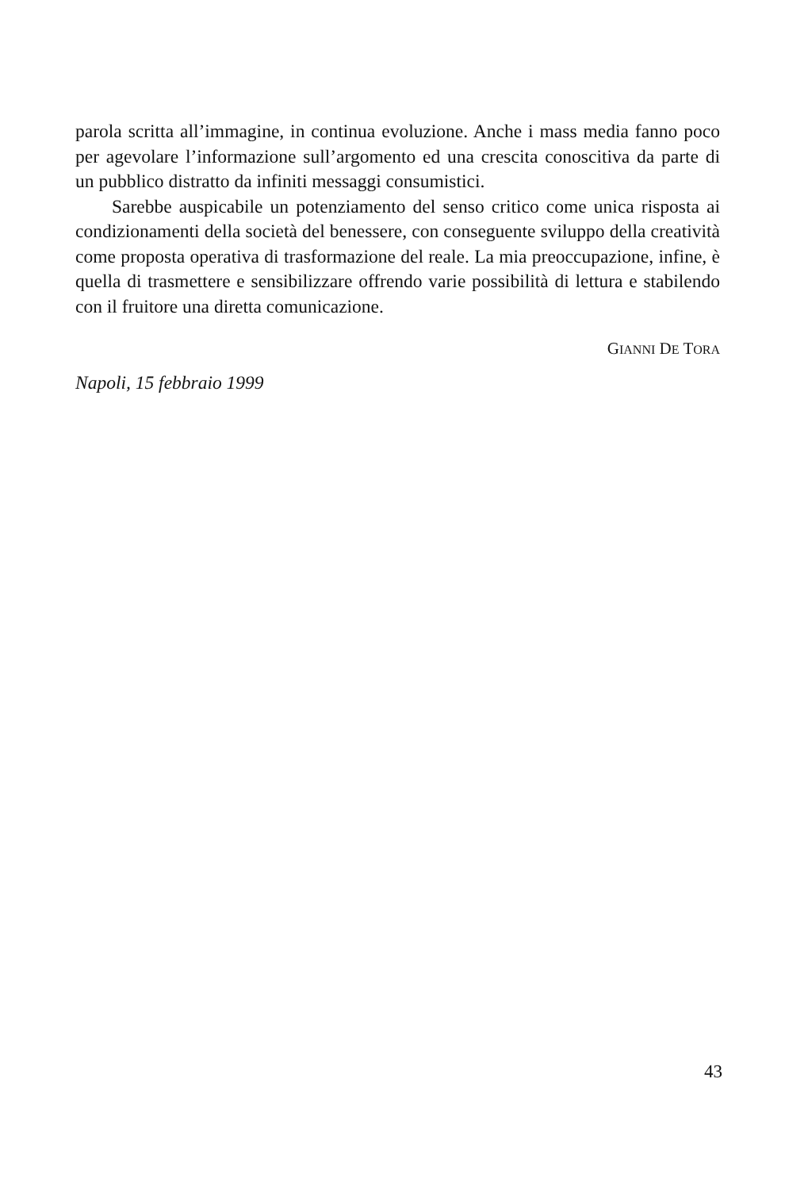parola scritta all’immagine, in continua evoluzione. Anche i mass media fanno poco per agevolare l’informazione sull’argomento ed una crescita conoscitiva da parte di un pubblico distratto da infiniti messaggi consumistici.
Sarebbe auspicabile un potenziamento del senso critico come unica risposta ai condizionamenti della società del benessere, con conseguente sviluppo della creatività come proposta operativa di trasformazione del reale. La mia preoccupazione, infine, è quella di trasmettere e sensibilizzare offrendo varie possibilità di lettura e stabilendo con il fruitore una diretta comunicazione.
GIANNI DE TORA
Napoli, 15 febbraio 1999
43